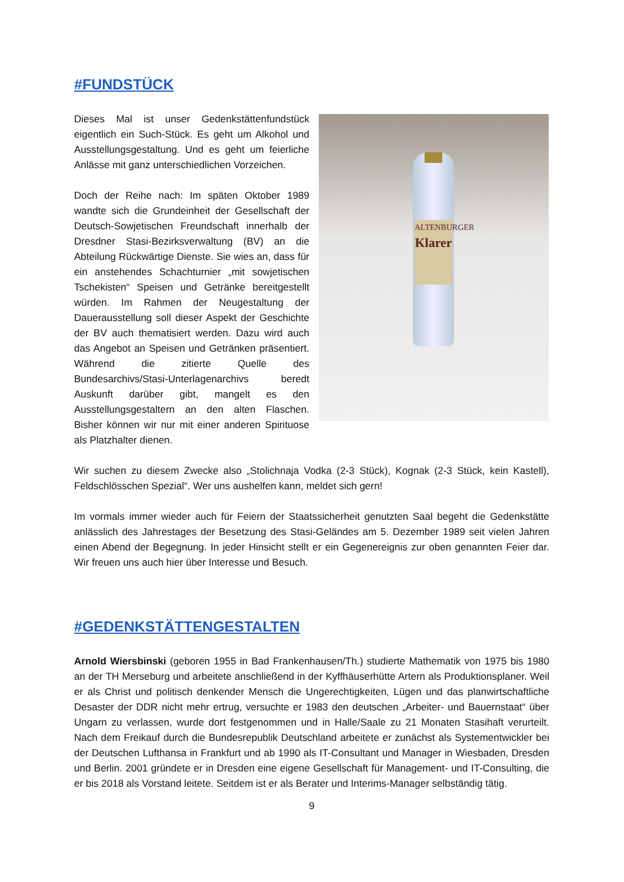#FUNDSTÜCK
Dieses Mal ist unser Gedenkstättenfundstück eigentlich ein Such-Stück. Es geht um Alkohol und Ausstellungsgestaltung. Und es geht um feierliche Anlässe mit ganz unterschiedlichen Vorzeichen.
Doch der Reihe nach: Im späten Oktober 1989 wandte sich die Grundeinheit der Gesellschaft der Deutsch-Sowjetischen Freundschaft innerhalb der Dresdner Stasi-Bezirksverwaltung (BV) an die Abteilung Rückwärtige Dienste. Sie wies an, dass für ein anstehendes Schachturnier „mit sowjetischen Tschekisten“ Speisen und Getränke bereitgestellt würden. Im Rahmen der Neugestaltung der Dauerausstellung soll dieser Aspekt der Geschichte der BV auch thematisiert werden. Dazu wird auch das Angebot an Speisen und Getränken präsentiert. Während die zitierte Quelle des Bundesarchivs/Stasi-Unterlagenarchivs beredt Auskunft darüber gibt, mangelt es den Ausstellungsgestaltern an den alten Flaschen. Bisher können wir nur mit einer anderen Spirituose als Platzhalter dienen.
ALTENBURGER
Klarer
Wir suchen zu diesem Zwecke also „Stolichnaja Vodka (2-3 Stück), Kognak (2-3 Stück, kein Kastell), Feldschlösschen Spezial“. Wer uns aushelfen kann, meldet sich gern!
Im vormals immer wieder auch für Feiern der Staatssicherheit genutzten Saal begeht die Gedenkstätte anlässlich des Jahrestages der Besetzung des Stasi-Geländes am 5. Dezember 1989 seit vielen Jahren einen Abend der Begegnung. In jeder Hinsicht stellt er ein Gegenereignis zur oben genannten Feier dar. Wir freuen uns auch hier über Interesse und Besuch.
#GEDENKSTÄTTENGESTALTEN
Arnold Wiersbinski (geboren 1955 in Bad Frankenhausen/Th.) studierte Mathematik von 1975 bis 1980 an der TH Merseburg und arbeitete anschließend in der Kyffhäuserhütte Artern als Produktionsplaner. Weil er als Christ und politisch denkender Mensch die Ungerechtigkeiten, Lügen und das planwirtschaftliche Desaster der DDR nicht mehr ertrug, versuchte er 1983 den deutschen „Arbeiter- und Bauernstaat“ über Ungarn zu verlassen, wurde dort festgenommen und in Halle/Saale zu 21 Monaten Stasihaft verurteilt. Nach dem Freikauf durch die Bundesrepublik Deutschland arbeitete er zunächst als Systementwickler bei der Deutschen Lufthansa in Frankfurt und ab 1990 als IT-Consultant und Manager in Wiesbaden, Dresden und Berlin. 2001 gründete er in Dresden eine eigene Gesellschaft für Management- und IT-Consulting, die er bis 2018 als Vorstand leitete. Seitdem ist er als Berater und Interims-Manager selbständig tätig.
9